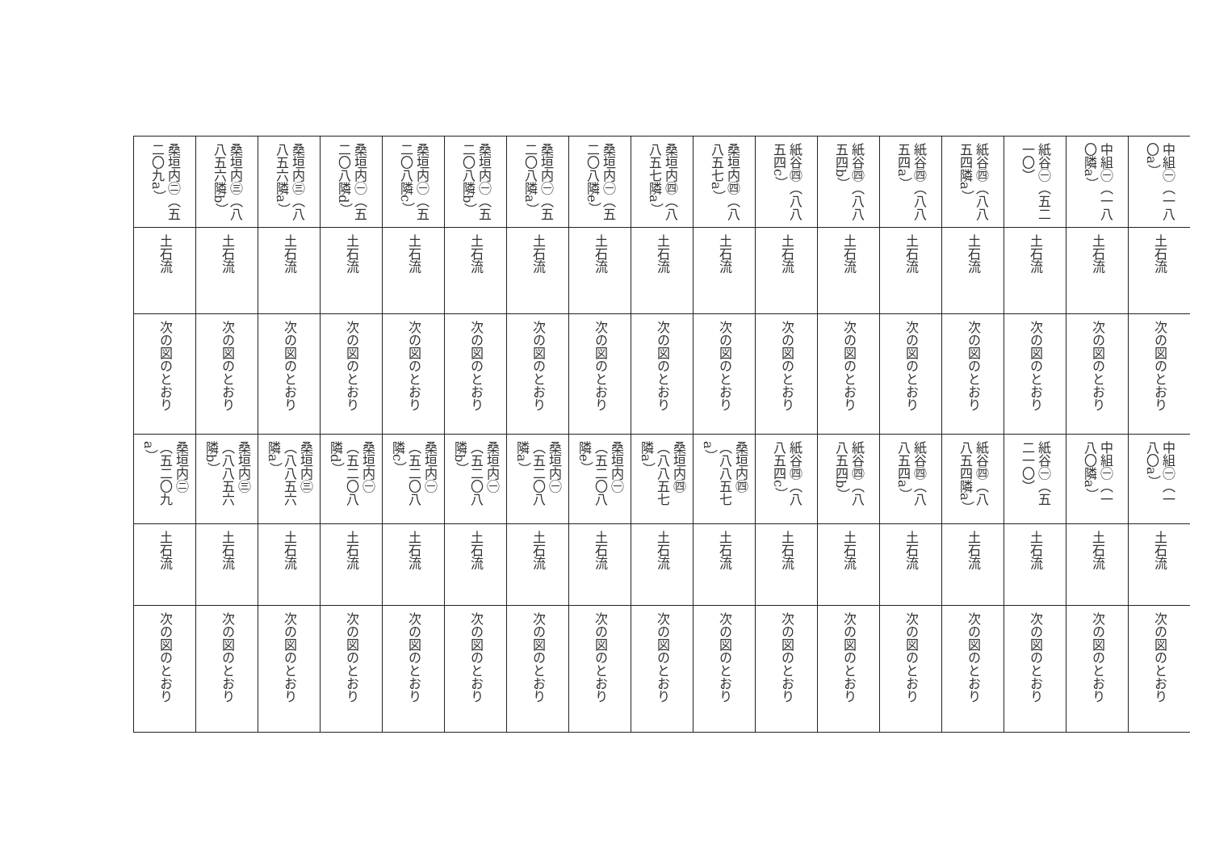| 中組㊀（一八〇a） | 中組㊀（一八〇隣a） | 紙谷㊀（五二一〇） | 紙谷㊃（八八五四隣a） | 紙谷㊃（八八五四a） | 紙谷㊃（八八五四b） | 紙谷㊃（八八五四c） | 桑垣内㊃（八八五七a） | 桑垣内㊃（八八五七隣a） | 桑垣内㊀（五二〇八隣e） | 桑垣内㊀（五二〇八隣a） | 桑垣内㊀（五二〇八隣b） | 桑垣内㊀（五二〇八隣c） | 桑垣内㊀（五二〇八隣d） | 桑垣内㊂（八八五六隣a） | 桑垣内㊂（八八五六隣b） | 桑垣内㊁（五二〇九a） |
| 土石流 | 土石流 | 土石流 | 土石流 | 土石流 | 土石流 | 土石流 | 土石流 | 土石流 | 土石流 | 土石流 | 土石流 | 土石流 | 土石流 | 土石流 | 土石流 | 土石流 |
| 次の図のとおり | 次の図のとおり | 次の図のとおり | 次の図のとおり | 次の図のとおり | 次の図のとおり | 次の図のとおり | 次の図のとおり | 次の図のとおり | 次の図のとおり | 次の図のとおり | 次の図のとおり | 次の図のとおり | 次の図のとおり | 次の図のとおり | 次の図のとおり | 次の図のとおり |
| 中組㊀（一八〇a） | 中組㊀（一八〇隣a） | 紙谷㊀（五二一〇） | 紙谷㊃（八八五四隣a） | 紙谷㊃（八八五四a） | 紙谷㊃（八八五四b） | 紙谷㊃（八八五四c） | 桑垣内㊃（八八五七a） | 桑垣内㊃（八八五七隣a） | 桑垣内㊀（五二〇八隣e） | 桑垣内㊀（五二〇八隣a） | 桑垣内㊀（五二〇八隣b） | 桑垣内㊀（五二〇八隣c） | 桑垣内㊀（五二〇八隣d） | 桑垣内㊂（八八五六隣a） | 桑垣内㊂（八八五六隣b） | 桑垣内㊁（五二〇九a） |
| 土石流 | 土石流 | 土石流 | 土石流 | 土石流 | 土石流 | 土石流 | 土石流 | 土石流 | 土石流 | 土石流 | 土石流 | 土石流 | 土石流 | 土石流 | 土石流 | 土石流 |
| 次の図のとおり | 次の図のとおり | 次の図のとおり | 次の図のとおり | 次の図のとおり | 次の図のとおり | 次の図のとおり | 次の図のとおり | 次の図のとおり | 次の図のとおり | 次の図のとおり | 次の図のとおり | 次の図のとおり | 次の図のとおり | 次の図のとおり | 次の図のとおり | 次の図のとおり |